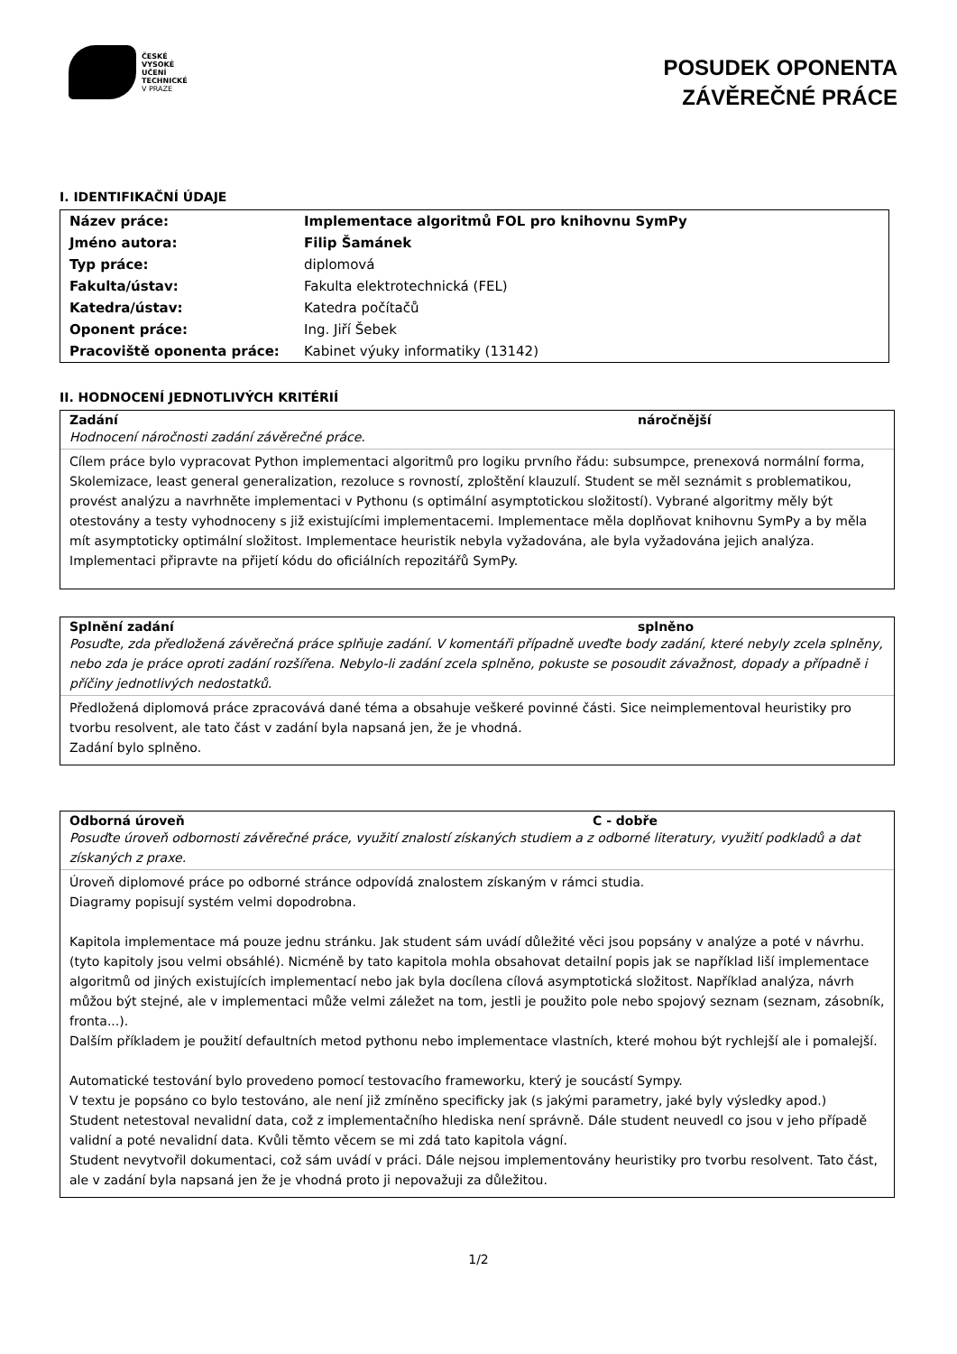ČESKÉ
VYSOKÉ
UČENÍ
TECHNICKÉ
V PRAZE
POSUDEK OPONENTA
ZÁVĚREČNÉ PRÁCE
I. IDENTIFIKAČNÍ ÚDAJE
| Název práce: | Implementace algoritmů FOL pro knihovnu SymPy |
| Jméno autora: | Filip Šamánek |
| Typ práce: | diplomová |
| Fakulta/ústav: | Fakulta elektrotechnická (FEL) |
| Katedra/ústav: | Katedra počítačů |
| Oponent práce: | Ing. Jiří Šebek |
| Pracoviště oponenta práce: | Kabinet výuky informatiky (13142) |
II. HODNOCENÍ JEDNOTLIVÝCH KRITÉRIÍ
Zadání náročnější
Hodnocení náročnosti zadání závěrečné práce.
Cílem práce bylo vypracovat Python implementaci algoritmů pro logiku prvního řádu: subsumpce, prenexová normální forma, Skolemizace, least general generalization, rezoluce s rovností, zploštění klauzulí. Student se měl seznámit s problematikou, provést analýzu a navrhněte implementaci v Pythonu (s optimální asymptotickou složitostí). Vybrané algoritmy měly být otestovány a testy vyhodnoceny s již existujícími implementacemi. Implementace měla doplňovat knihovnu SymPy a by měla mít asymptoticky optimální složitost. Implementace heuristik nebyla vyžadována, ale byla vyžadována jejich analýza. Implementaci připravte na přijetí kódu do oficiálních repozitářů SymPy.
Splnění zadání splněno
Posuďte, zda předložená závěrečná práce splňuje zadání. V komentáři případně uveďte body zadání, které nebyly zcela splněny, nebo zda je práce oproti zadání rozšířena. Nebylo-li zadání zcela splněno, pokuste se posoudit závažnost, dopady a případně i příčiny jednotlivých nedostatků.
Předložená diplomová práce zpracovává dané téma a obsahuje veškeré povinné části. Sice neimplementoval heuristiky pro tvorbu resolvent, ale tato část v zadání byla napsaná jen, že je vhodná.
Zadání bylo splněno.
Odborná úroveň C - dobře
Posuďte úroveň odbornosti závěrečné práce, využití znalostí získaných studiem a z odborné literatury, využití podkladů a dat získaných z praxe.
Úroveň diplomové práce po odborné stránce odpovídá znalostem získaným v rámci studia.
Diagramy popisují systém velmi dopodrobna.
Kapitola implementace má pouze jednu stránku. Jak student sám uvádí důležité věci jsou popsány v analýze a poté v návrhu. (tyto kapitoly jsou velmi obsáhlé). Nicméně by tato kapitola mohla obsahovat detailní popis jak se například liší implementace algoritmů od jiných existujících implementací nebo jak byla docílena cílová asymptotická složitost. Například analýza, návrh můžou být stejné, ale v implementaci může velmi záležet na tom, jestli je použito pole nebo spojový seznam (seznam, zásobník, fronta...).
Dalším příkladem je použití defaultních metod pythonu nebo implementace vlastních, které mohou být rychlejší ale i pomalejší.
Automatické testování bylo provedeno pomocí testovacího frameworku, který je soucástí Sympy.
V textu je popsáno co bylo testováno, ale není již zmíněno specificky jak (s jakými parametry, jaké byly výsledky apod.)
Student netestoval nevalidní data, což z implementačního hlediska není správně. Dále student neuvedl co jsou v jeho případě validní a poté nevalidní data. Kvůli těmto věcem se mi zdá tato kapitola vágní.
Student nevytvořil dokumentaci, což sám uvádí v práci. Dále nejsou implementovány heuristiky pro tvorbu resolvent. Tato část, ale v zadání byla napsaná jen že je vhodná proto ji nepovažuji za důležitou.
1/2